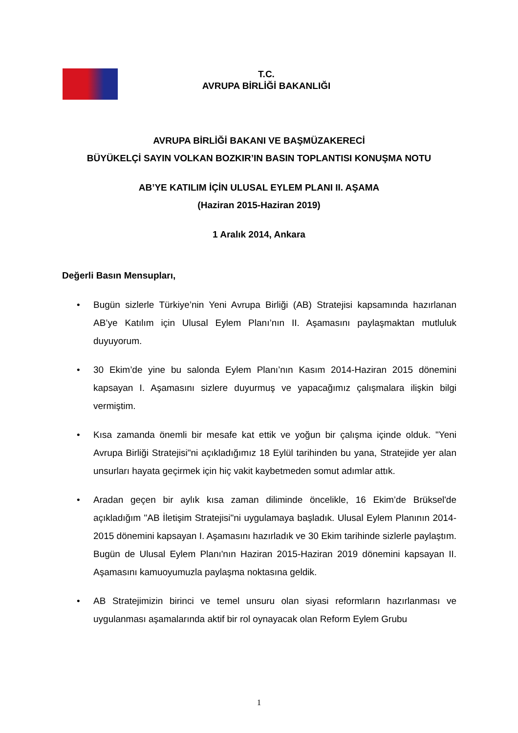T.C.
AVRUPA BİRLİĞİ BAKANLIĞI
AVRUPA BİRLİĞİ BAKANI VE BAŞMÜZAKERECİ
BÜYÜKELÇİ SAYIN VOLKAN BOZKIR’IN BASIN TOPLANTISI KONUŞMA NOTU
AB’YE KATILIM İÇİN ULUSAL EYLEM PLANI II. AŞAMA
(Haziran 2015-Haziran 2019)
1 Aralık 2014, Ankara
Değerli Basın Mensupları,
• Bugün sizlerle Türkiye’nin Yeni Avrupa Birliği (AB) Stratejisi kapsamında hazırlanan AB’ye Katılım için Ulusal Eylem Planı’nın II. Aşamasını paylaşmaktan mutluluk duyuyorum.
• 30 Ekim’de yine bu salonda Eylem Planı’nın Kasım 2014-Haziran 2015 dönemini kapsayan I. Aşamasını sizlere duyurmuş ve yapacağımız çalışmalara ilişkin bilgi vermiştim.
• Kısa zamanda önemli bir mesafe kat ettik ve yoğun bir çalışma içinde olduk. "Yeni Avrupa Birliği Stratejisi"ni açıkladığımız 18 Eylül tarihinden bu yana, Stratejide yer alan unsurları hayata geçirmek için hiç vakit kaybetmeden somut adımlar attık.
• Aradan geçen bir aylık kısa zaman diliminde öncelikle, 16 Ekim’de Brüksel'de açıkladığım "AB İletişim Stratejisi"ni uygulamaya başladık. Ulusal Eylem Planının 2014-2015 dönemini kapsayan I. Aşamasını hazırladık ve 30 Ekim tarihinde sizlerle paylaştım. Bugün de Ulusal Eylem Planı'nın Haziran 2015-Haziran 2019 dönemini kapsayan II. Aşamasını kamuoyumuzla paylaşma noktasına geldik.
• AB Stratejimizin birinci ve temel unsuru olan siyasi reformların hazırlanması ve uygulanması aşamalarında aktif bir rol oynayacak olan Reform Eylem Grubu
1